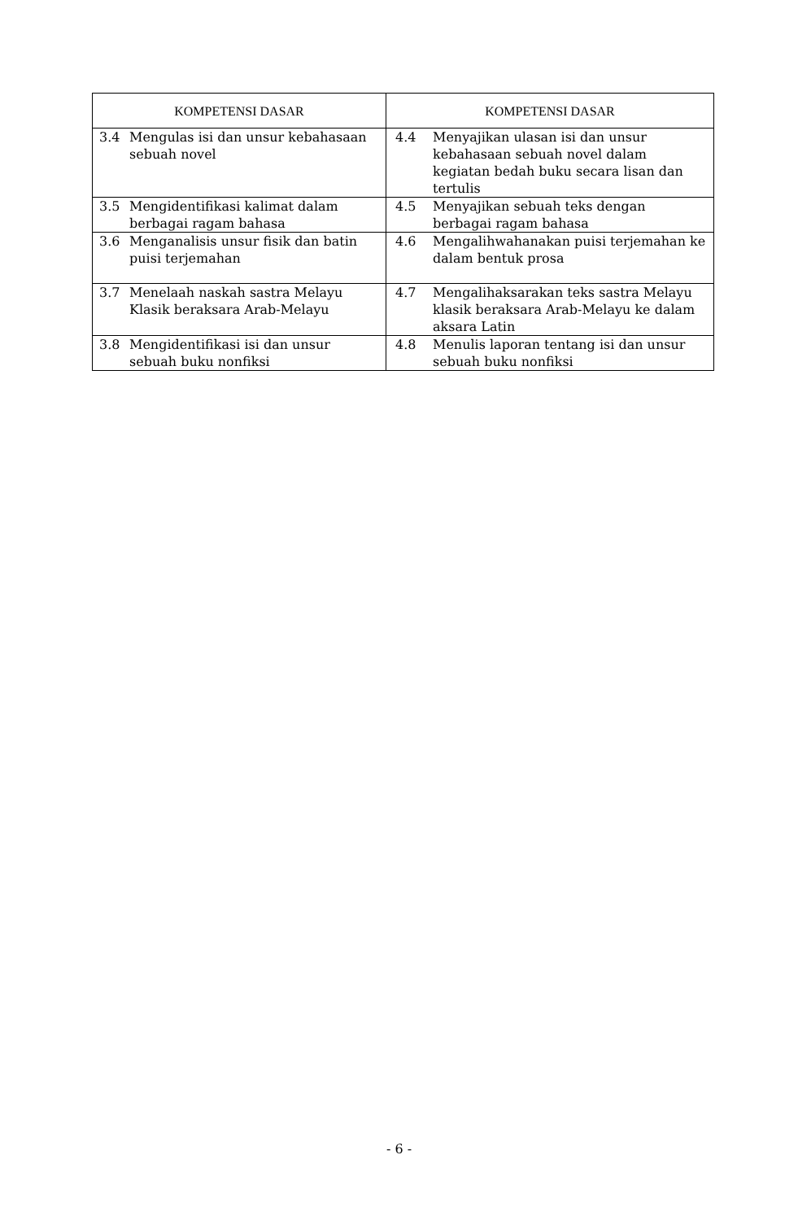| KOMPETENSI DASAR | KOMPETENSI DASAR |
| --- | --- |
| 3.4 Mengulas isi dan unsur kebahasaan sebuah novel | 4.4 Menyajikan ulasan isi dan unsur kebahasaan sebuah novel dalam kegiatan bedah buku secara lisan dan tertulis |
| 3.5 Mengidentifikasi kalimat dalam berbagai ragam bahasa | 4.5 Menyajikan sebuah teks dengan berbagai ragam bahasa |
| 3.6 Menganalisis unsur fisik dan batin puisi terjemahan | 4.6 Mengalihwahanakan puisi terjemahan ke dalam bentuk prosa |
| 3.7 Menelaah naskah sastra Melayu Klasik beraksara Arab-Melayu | 4.7 Mengalihaksarakan teks sastra Melayu klasik beraksara Arab-Melayu ke dalam aksara Latin |
| 3.8 Mengidentifikasi isi dan unsur sebuah buku nonfiksi | 4.8 Menulis laporan tentang isi dan unsur sebuah buku nonfiksi |
- 6 -